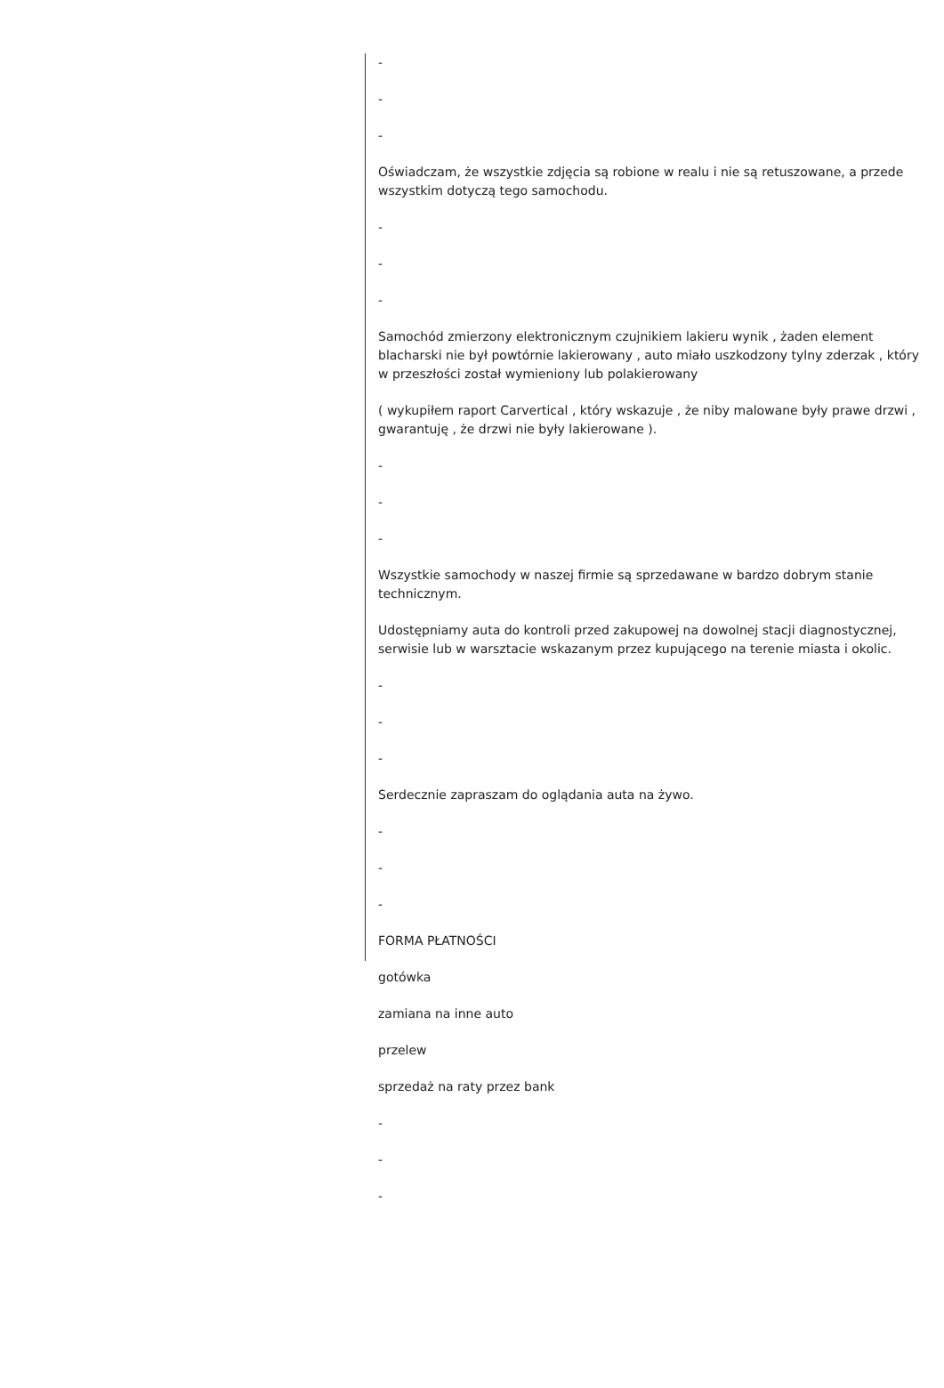-
-
-
Oświadczam, że wszystkie zdjęcia są robione w realu i nie są retuszowane, a przede wszystkim dotyczą tego samochodu.
-
-
-
Samochód zmierzony elektronicznym czujnikiem lakieru wynik , żaden element blacharski nie był powtórnie lakierowany , auto miało uszkodzony tylny zderzak , który w przeszłości został wymieniony lub polakierowany
( wykupiłem raport Carvertical , który wskazuje , że niby malowane były prawe drzwi , gwarantuję , że drzwi nie były lakierowane ).
-
-
-
Wszystkie samochody w naszej firmie są sprzedawane w bardzo dobrym stanie technicznym.
Udostępniamy auta do kontroli przed zakupowej na dowolnej stacji diagnostycznej, serwisie lub w warsztacie wskazanym przez kupującego na terenie miasta i okolic.
-
-
-
Serdecznie zapraszam do oglądania auta na żywo.
-
-
-
FORMA PŁATNOŚCI
gotówka
zamiana na inne auto
przelew
sprzedaż na raty przez bank
-
-
-